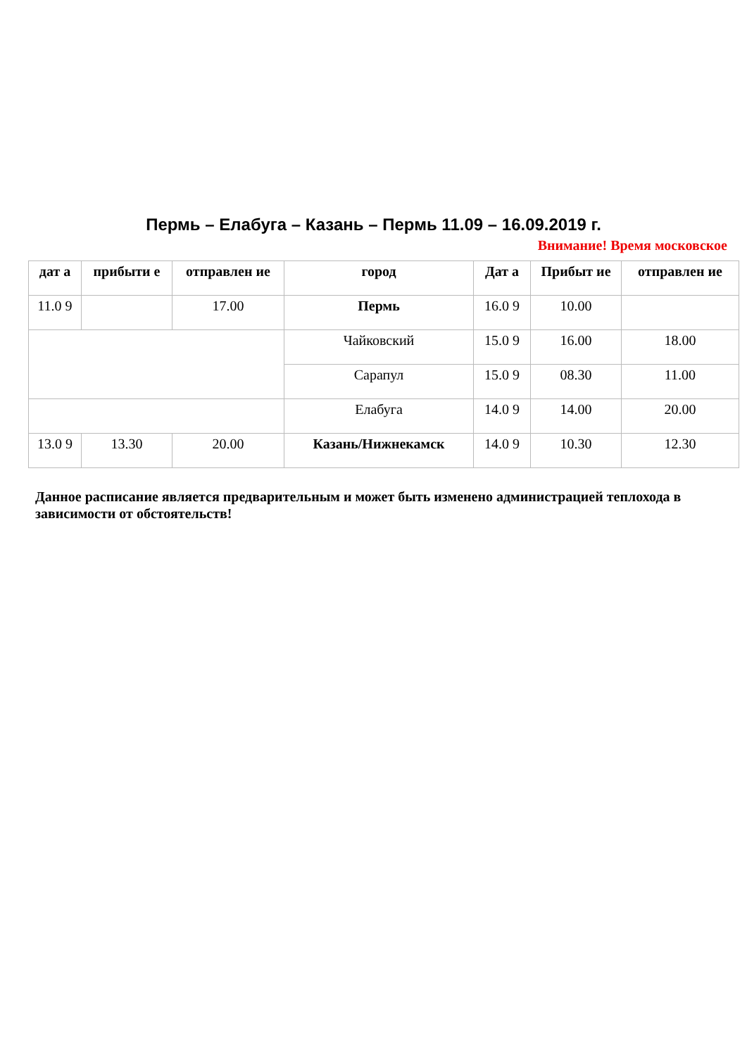Пермь – Елабуга – Казань – Пермь 11.09 – 16.09.2019 г.
Внимание! Время московское
| дат а | прибыти е | отправлен ие | город | Дат а | Прибыт ие | отправлен ие |
| --- | --- | --- | --- | --- | --- | --- |
| 11.0 9 | | 17.00 | Пермь | 16.0 9 | 10.00 | |
| | | | Чайковский | 15.0 9 | 16.00 | 18.00 |
| | | | Сарапул | 15.0 9 | 08.30 | 11.00 |
| | | | Елабуга | 14.0 9 | 14.00 | 20.00 |
| 13.0 9 | 13.30 | 20.00 | Казань/Нижнекамск | 14.0 9 | 10.30 | 12.30 |
Данное расписание является предварительным и может быть изменено администрацией теплохода в зависимости от обстоятельств!